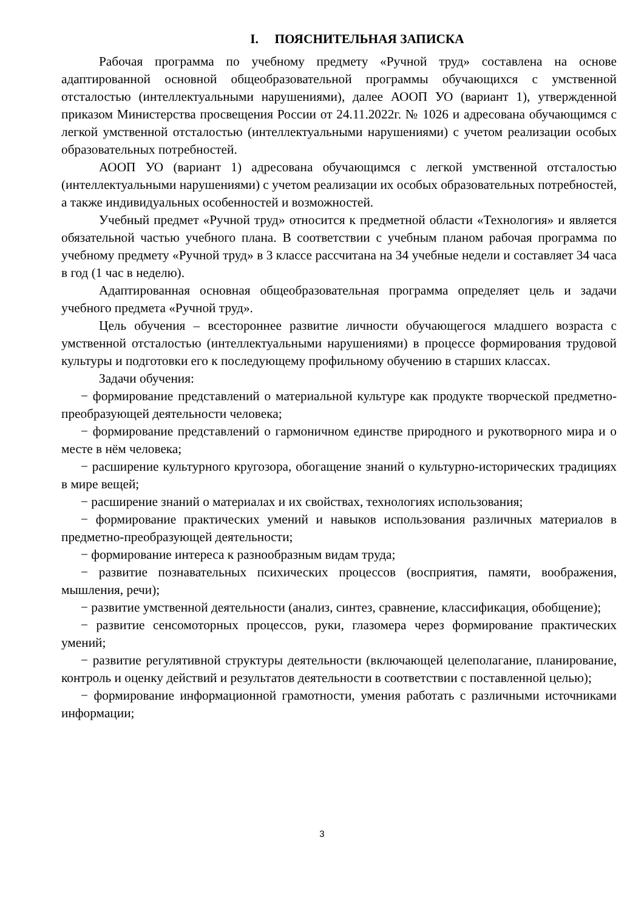I. ПОЯСНИТЕЛЬНАЯ ЗАПИСКА
Рабочая программа по учебному предмету «Ручной труд» составлена на основе адаптированной основной общеобразовательной программы обучающихся с умственной отсталостью (интеллектуальными нарушениями), далее АООП УО (вариант 1), утвержденной приказом Министерства просвещения России от 24.11.2022г. № 1026 и адресована обучающимся с легкой умственной отсталостью (интеллектуальными нарушениями) с учетом реализации особых образовательных потребностей.
АООП УО (вариант 1) адресована обучающимся с легкой умственной отсталостью (интеллектуальными нарушениями) с учетом реализации их особых образовательных потребностей, а также индивидуальных особенностей и возможностей.
Учебный предмет «Ручной труд» относится к предметной области «Технология» и является обязательной частью учебного плана. В соответствии с учебным планом рабочая программа по учебному предмету «Ручной труд» в 3 классе рассчитана на 34 учебные недели и составляет 34 часа в год (1 час в неделю).
Адаптированная основная общеобразовательная программа определяет цель и задачи учебного предмета «Ручной труд».
Цель обучения – всестороннее развитие личности обучающегося младшего возраста с умственной отсталостью (интеллектуальными нарушениями) в процессе формирования трудовой культуры и подготовки его к последующему профильному обучению в старших классах.
Задачи обучения:
− формирование представлений о материальной культуре как продукте творческой предметно-преобразующей деятельности человека;
− формирование представлений о гармоничном единстве природного и рукотворного мира и о месте в нём человека;
− расширение культурного кругозора, обогащение знаний о культурно-исторических традициях в мире вещей;
− расширение знаний о материалах и их свойствах, технологиях использования;
− формирование практических умений и навыков использования различных материалов в предметно-преобразующей деятельности;
− формирование интереса к разнообразным видам труда;
− развитие познавательных психических процессов (восприятия, памяти, воображения, мышления, речи);
− развитие умственной деятельности (анализ, синтез, сравнение, классификация, обобщение);
− развитие сенсомоторных процессов, руки, глазомера через формирование практических умений;
− развитие регулятивной структуры деятельности (включающей целеполагание, планирование, контроль и оценку действий и результатов деятельности в соответствии с поставленной целью);
− формирование информационной грамотности, умения работать с различными источниками информации;
3